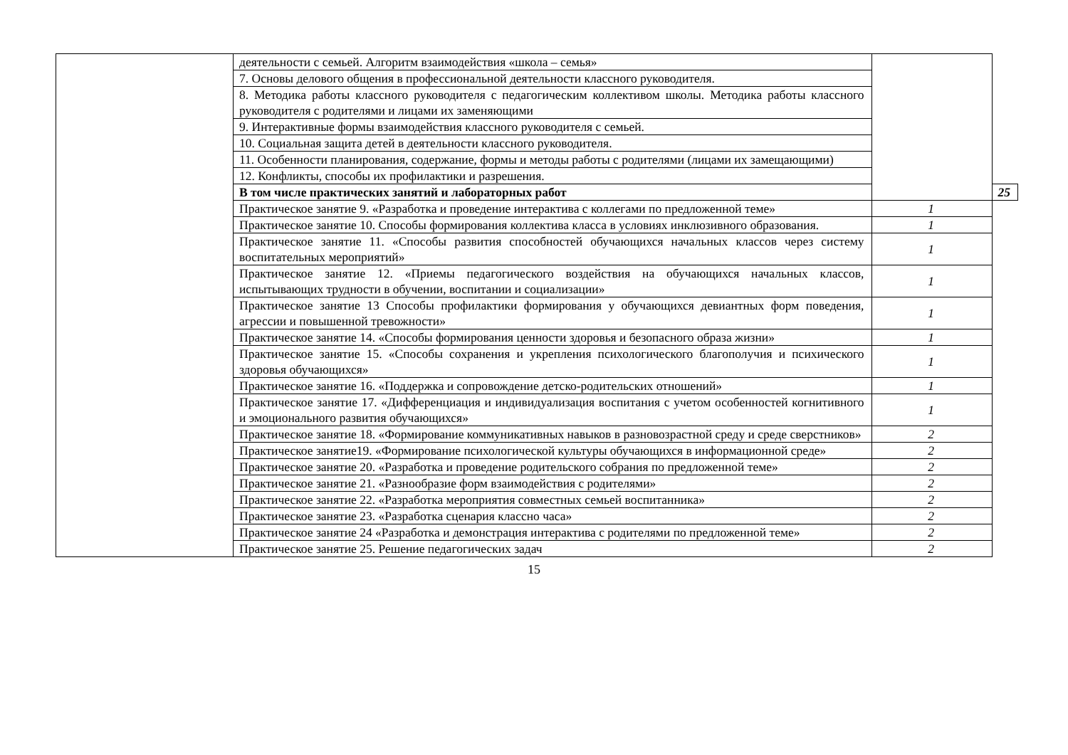| | деятельности с семьей. Алгоритм взаимодействия «школа – семья» | | |
| | 7. Основы делового общения в профессиональной деятельности классного руководителя. | | |
| | 8. Методика работы классного руководителя с педагогическим коллективом школы. Методика работы классного руководителя с родителями и лицами их заменяющими | | |
| | 9. Интерактивные формы взаимодействия классного руководителя с семьей. | | |
| | 10. Социальная защита детей в деятельности классного руководителя. | | |
| | 11. Особенности планирования, содержание, формы и методы работы с родителями (лицами их замещающими) | | |
| | 12. Конфликты, способы их профилактики и разрешения. | | |
| | В том числе практических занятий и лабораторных работ | | 25 |
| | Практическое занятие 9. «Разработка и проведение интерактива с коллегами по предложенной теме» | 1 | |
| | Практическое занятие 10. Способы формирования коллектива класса в условиях инклюзивного образования. | 1 | |
| | Практическое занятие 11. «Способы развития способностей обучающихся начальных классов через систему воспитательных мероприятий» | 1 | |
| | Практическое занятие 12. «Приемы педагогического воздействия на обучающихся начальных классов, испытывающих трудности в обучении, воспитании и социализации» | 1 | |
| | Практическое занятие 13 Способы профилактики формирования у обучающихся девиантных форм поведения, агрессии и повышенной тревожности» | 1 | |
| | Практическое занятие 14. «Способы формирования ценности здоровья и безопасного образа жизни» | 1 | |
| | Практическое занятие 15. «Способы сохранения и укрепления психологического благополучия и психического здоровья обучающихся» | 1 | |
| | Практическое занятие 16. «Поддержка и сопровождение детско-родительских отношений» | 1 | |
| | Практическое занятие 17. «Дифференциация и индивидуализация воспитания с учетом особенностей когнитивного и эмоционального развития обучающихся» | 1 | |
| | Практическое занятие 18. «Формирование коммуникативных навыков в разновозрастной среду и среде сверстников» | 2 | |
| | Практическое занятие19. «Формирование психологической культуры обучающихся в информационной среде» | 2 | |
| | Практическое занятие 20. «Разработка и проведение родительского собрания по предложенной теме» | 2 | |
| | Практическое занятие 21. «Разнообразие форм взаимодействия с родителями» | 2 | |
| | Практическое занятие 22. «Разработка мероприятия совместных семьей воспитанника» | 2 | |
| | Практическое занятие 23. «Разработка сценария классно часа» | 2 | |
| | Практическое занятие 24 «Разработка и демонстрация интерактива с родителями по предложенной теме» | 2 | |
| | Практическое занятие 25. Решение педагогических задач | 2 | |
15